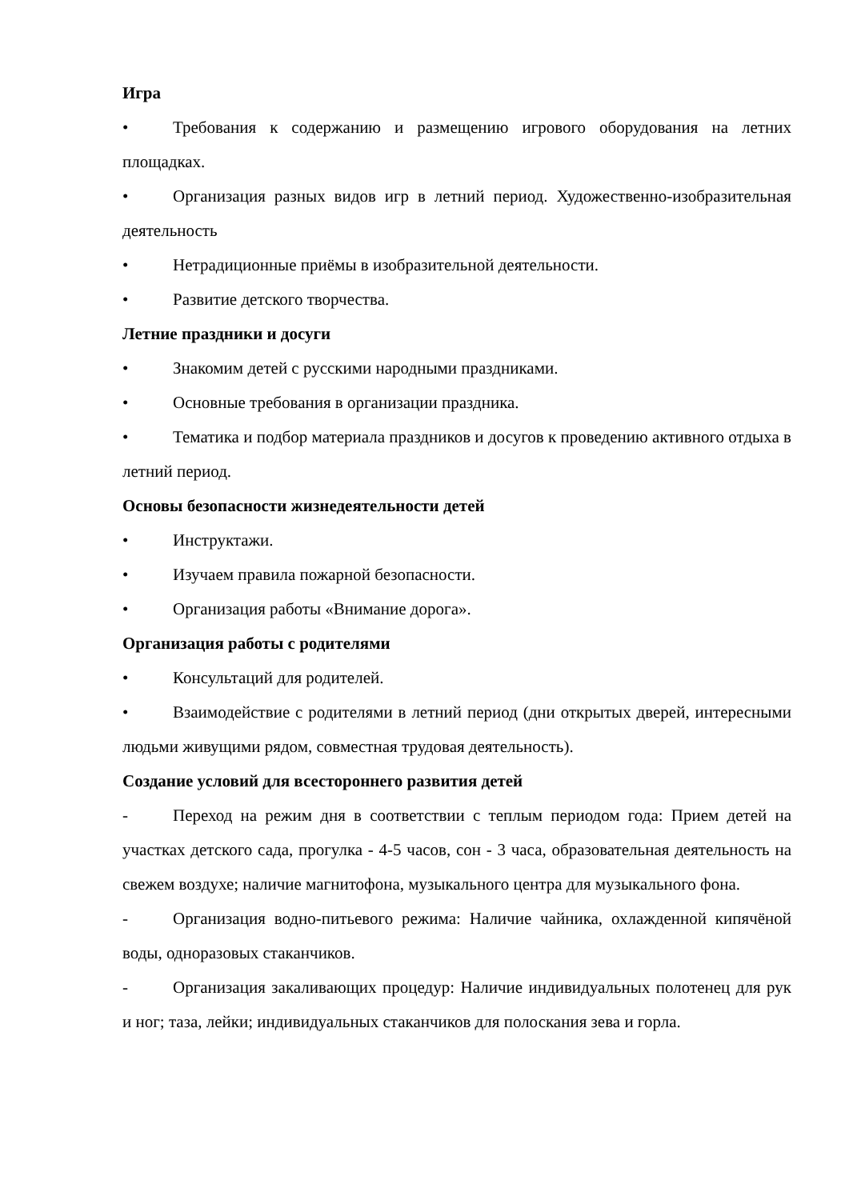Игра
• Требования к содержанию и размещению игрового оборудования на летних площадках.
• Организация разных видов игр в летний период. Художественно-изобразительная деятельность
• Нетрадиционные приёмы в изобразительной деятельности.
• Развитие детского творчества.
Летние праздники и досуги
• Знакомим детей с русскими народными праздниками.
• Основные требования в организации праздника.
• Тематика и подбор материала праздников и досугов к проведению активного отдыха в летний период.
Основы безопасности жизнедеятельности детей
• Инструктажи.
• Изучаем правила пожарной безопасности.
• Организация работы «Внимание дорога».
Организация работы с родителями
• Консультаций для родителей.
• Взаимодействие с родителями в летний период (дни открытых дверей, интересными людьми живущими рядом, совместная трудовая деятельность).
Создание условий для всестороннего развития детей
- Переход на режим дня в соответствии с теплым периодом года: Прием детей на участках детского сада, прогулка - 4-5 часов, сон - 3 часа, образовательная деятельность на свежем воздухе; наличие магнитофона, музыкального центра для музыкального фона.
- Организация водно-питьевого режима: Наличие чайника, охлажденной кипячёной воды, одноразовых стаканчиков.
- Организация закаливающих процедур: Наличие индивидуальных полотенец для рук и ног; таза, лейки; индивидуальных стаканчиков для полоскания зева и горла.